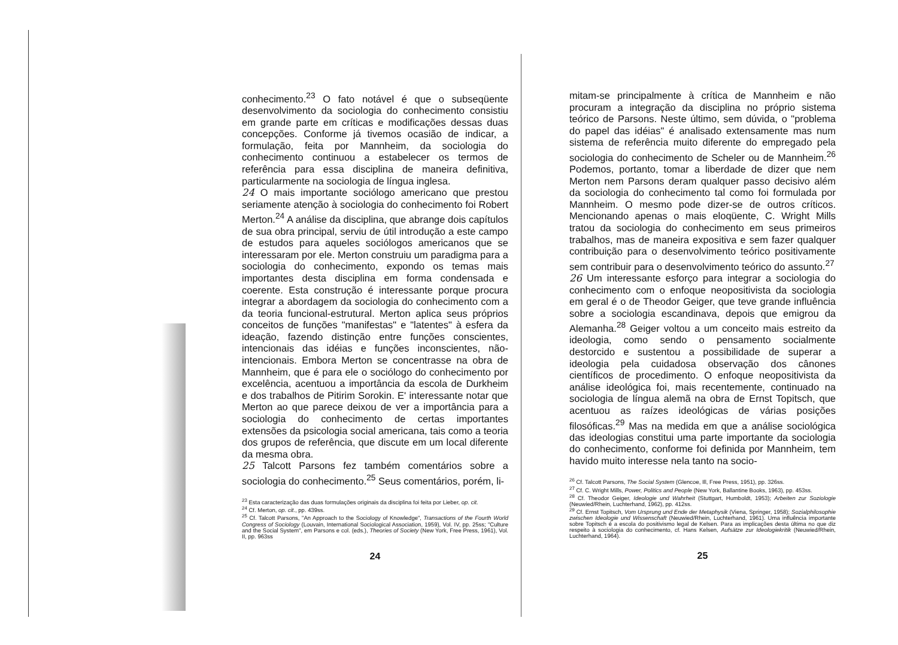conhecimento.<sup>23</sup> O fato notável é que o subseqüente desenvolvimento da sociologia do conhecimento consistiu em grande parte em críticas e modificações dessas duas concepções. Conforme já tivemos ocasião de indicar, a formulação, feita por Mannheim, da sociologia do conhecimento continuou a estabelecer os termos de referência para essa disciplina de maneira definitiva, particularmente na sociologia de língua inglesa.
24 O mais importante sociólogo americano que prestou seriamente atenção à sociologia do conhecimento foi Robert Merton.<sup>24</sup> A análise da disciplina, que abrange dois capítulos de sua obra principal, serviu de útil introdução a este campo de estudos para aqueles sociólogos americanos que se interessaram por ele. Merton construiu um paradigma para a sociologia do conhecimento, expondo os temas mais importantes desta disciplina em forma condensada e coerente. Esta construção é interessante porque procura integrar a abordagem da sociologia do conhecimento com a da teoria funcional-estrutural. Merton aplica seus próprios conceitos de funções "manifestas" e "latentes" à esfera da ideação, fazendo distinção entre funções conscientes, intencionais das idéias e funções inconscientes, não-intencionais. Embora Merton se concentrasse na obra de Mannheim, que é para ele o sociólogo do conhecimento por excelência, acentuou a importância da escola de Durkheim e dos trabalhos de Pitirim Sorokin. E' interessante notar que Merton ao que parece deixou de ver a importância para a sociologia do conhecimento de certas importantes extensões da psicologia social americana, tais como a teoria dos grupos de referência, que discute em um local diferente da mesma obra.
25 Talcott Parsons fez também comentários sobre a sociologia do conhecimento.<sup>25</sup> Seus comentários, porém, li-
<sup>23</sup> Esta caracterização das duas formulações originais da disciplina foi feita por Lieber, op. cit.
<sup>24</sup> Cf. Merton, op. cit., pp. 439ss.
<sup>25</sup> Cf. Talcott Parsons, "An Approach to the Sociology of Knowledge", Transactions of the Fourth World Congress of Sociology (Louvain, International Sociological Association, 1959), Vol. IV, pp. 25ss; "Culture and the Social System", em Parsons e col. (eds.), Theories of Society (New York, Free Press, 1961), Vol. II, pp. 963ss
24
mitam-se principalmente à crítica de Mannheim e não procuram a integração da disciplina no próprio sistema teórico de Parsons. Neste último, sem dúvida, o "problema do papel das idéias" é analisado extensamente mas num sistema de referência muito diferente do empregado pela sociologia do conhecimento de Scheler ou de Mannheim.<sup>26</sup> Podemos, portanto, tomar a liberdade de dizer que nem Merton nem Parsons deram qualquer passo decisivo além da sociologia do conhecimento tal como foi formulada por Mannheim. O mesmo pode dizer-se de outros críticos. Mencionando apenas o mais eloqüente, C. Wright Mills tratou da sociologia do conhecimento em seus primeiros trabalhos, mas de maneira expositiva e sem fazer qualquer contribuição para o desenvolvimento teórico positivamente sem contribuir para o desenvolvimento teórico do assunto.<sup>27</sup>
26 Um interessante esforço para integrar a sociologia do conhecimento com o enfoque neopositivista da sociologia em geral é o de Theodor Geiger, que teve grande influência sobre a sociologia escandinava, depois que emigrou da Alemanha.<sup>28</sup> Geiger voltou a um conceito mais estreito da ideologia, como sendo o pensamento socialmente destorcido e sustentou a possibilidade de superar a ideologia pela cuidadosa observação dos cânones científicos de procedimento. O enfoque neopositivista da análise ideológica foi, mais recentemente, continuado na sociologia de língua alemã na obra de Ernst Topitsch, que acentuou as raízes ideológicas de várias posições filosóficas.<sup>29</sup> Mas na medida em que a análise sociológica das ideologias constitui uma parte importante da sociologia do conhecimento, conforme foi definida por Mannheim, tem havido muito interesse nela tanto na socio-
<sup>26</sup> Cf. Talcott Parsons, The Social System (Glencoe, Ill, Free Press, 1951), pp. 326ss.
<sup>27</sup> Cf. C. Wright Mills, Power, Politics and People (New York, Ballantine Books, 1963), pp. 453ss.
<sup>28</sup> Cf. Theodor Geiger, Ideologie und Wahrheit (Stuttgart, Humboldt, 1953); Arbeiten zur Soziologie (Neuwied/Rhein, Luchterhand, 1962), pp. 412ss.
<sup>29</sup> Cf. Ernst Topitsch, Vom Ursprung und Ende der Metaphysik (Viena, Springer, 1958); Sozialphilosophie zwischen Ideologie und Wissenschaft (Neuwied/Rhein, Luchterhand, 1961). Uma influência importante sobre Topitsch é a escola do positivismo legal de Kelsen. Para as implicações desta última no que diz respeito à sociologia do conhecimento, cf. Hans Kelsen, Aufsätze zur Ideologiekritik (Neuwied/Rhein, Luchterhand, 1964).
25